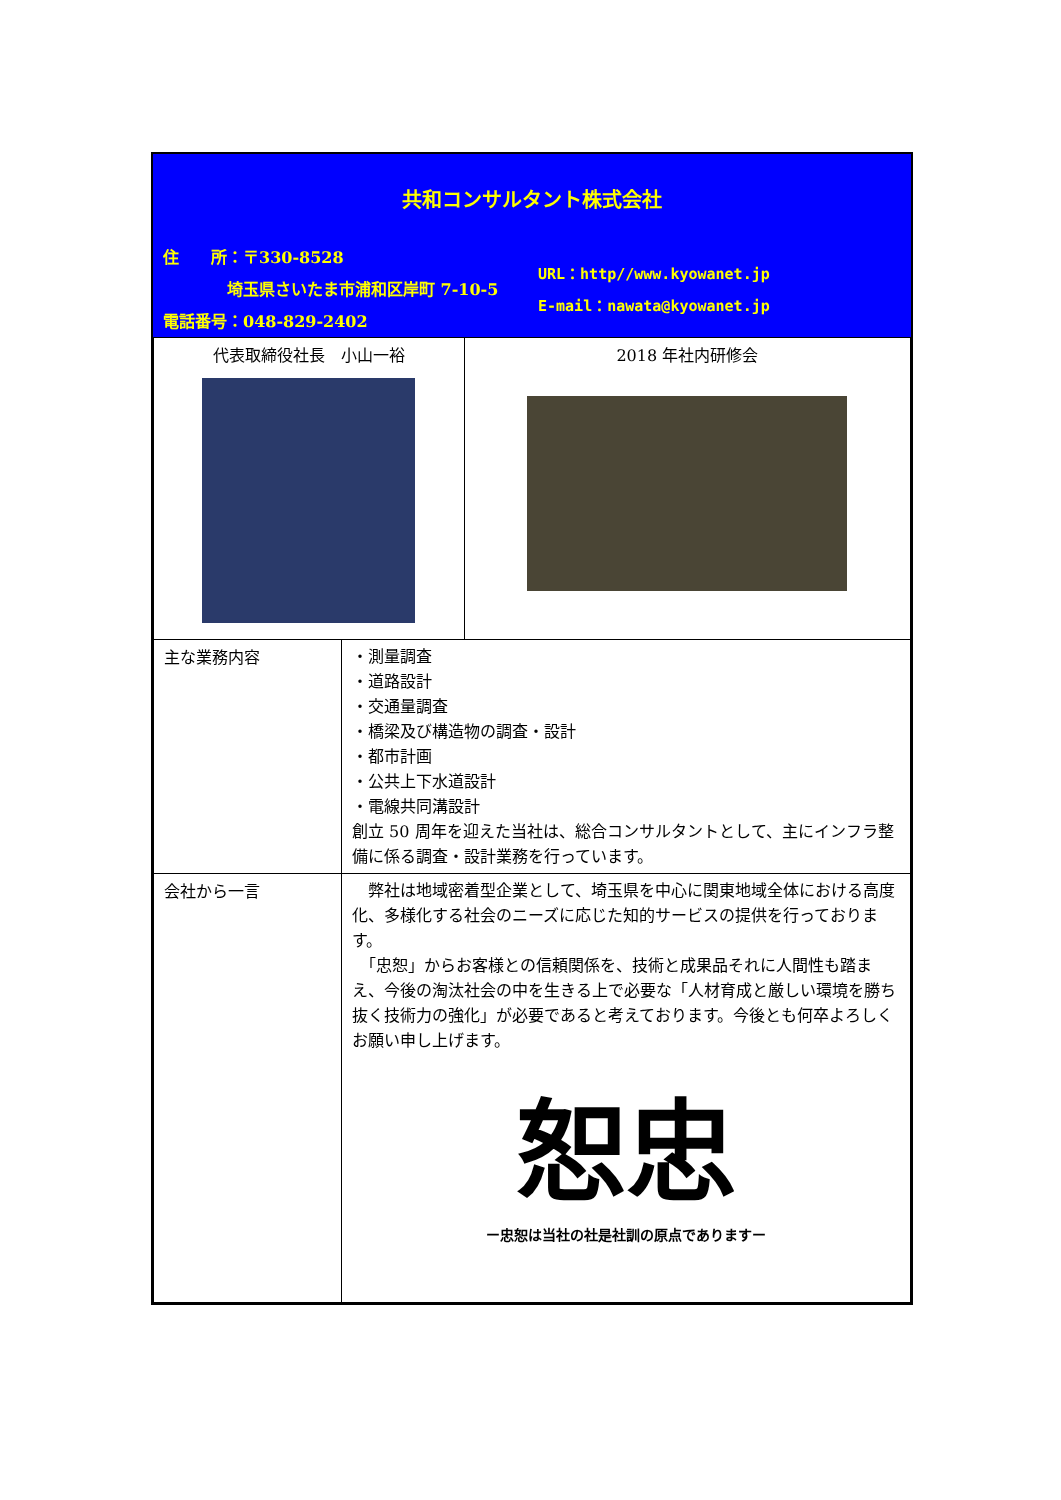共和コンサルタント株式会社
住　　所：〒330-8528
　　　　埼玉県さいたま市浦和区岸町 7-10-5
電話番号：048-829-2402
URL：http//www.kyowanet.jp
E-mail：nawata@kyowanet.jp
| 代表取締役社長 小山一裕 | | 2018 年社内研修会 |
| 主な業務内容 | ・測量調査 ・道路設計 ・交通量調査 ・橋梁及び構造物の調査・設計 ・都市計画 ・公共上下水道設計 ・電線共同溝設計 創立 50 周年を迎えた当社は、総合コンサルタントとして、主にインフラ整備に係る調査・設計業務を行っています。 | |
| 会社から一言 | 弊社は地域密着型企業として、埼玉県を中心に関東地域全体における高度化、多様化する社会のニーズに応じた知的サービスの提供を行っております。 「忠恕」からお客様との信頼関係を、技術と成果品それに人間性も踏まえ、今後の淘汰社会の中を生きる上で必要な「人材育成と厳しい環境を勝ち抜く技術力の強化」が必要であると考えております。今後とも何卒よろしくお願い申し上げます。 恕忠 ー忠恕は当社の社是社訓の原点でありますー | |